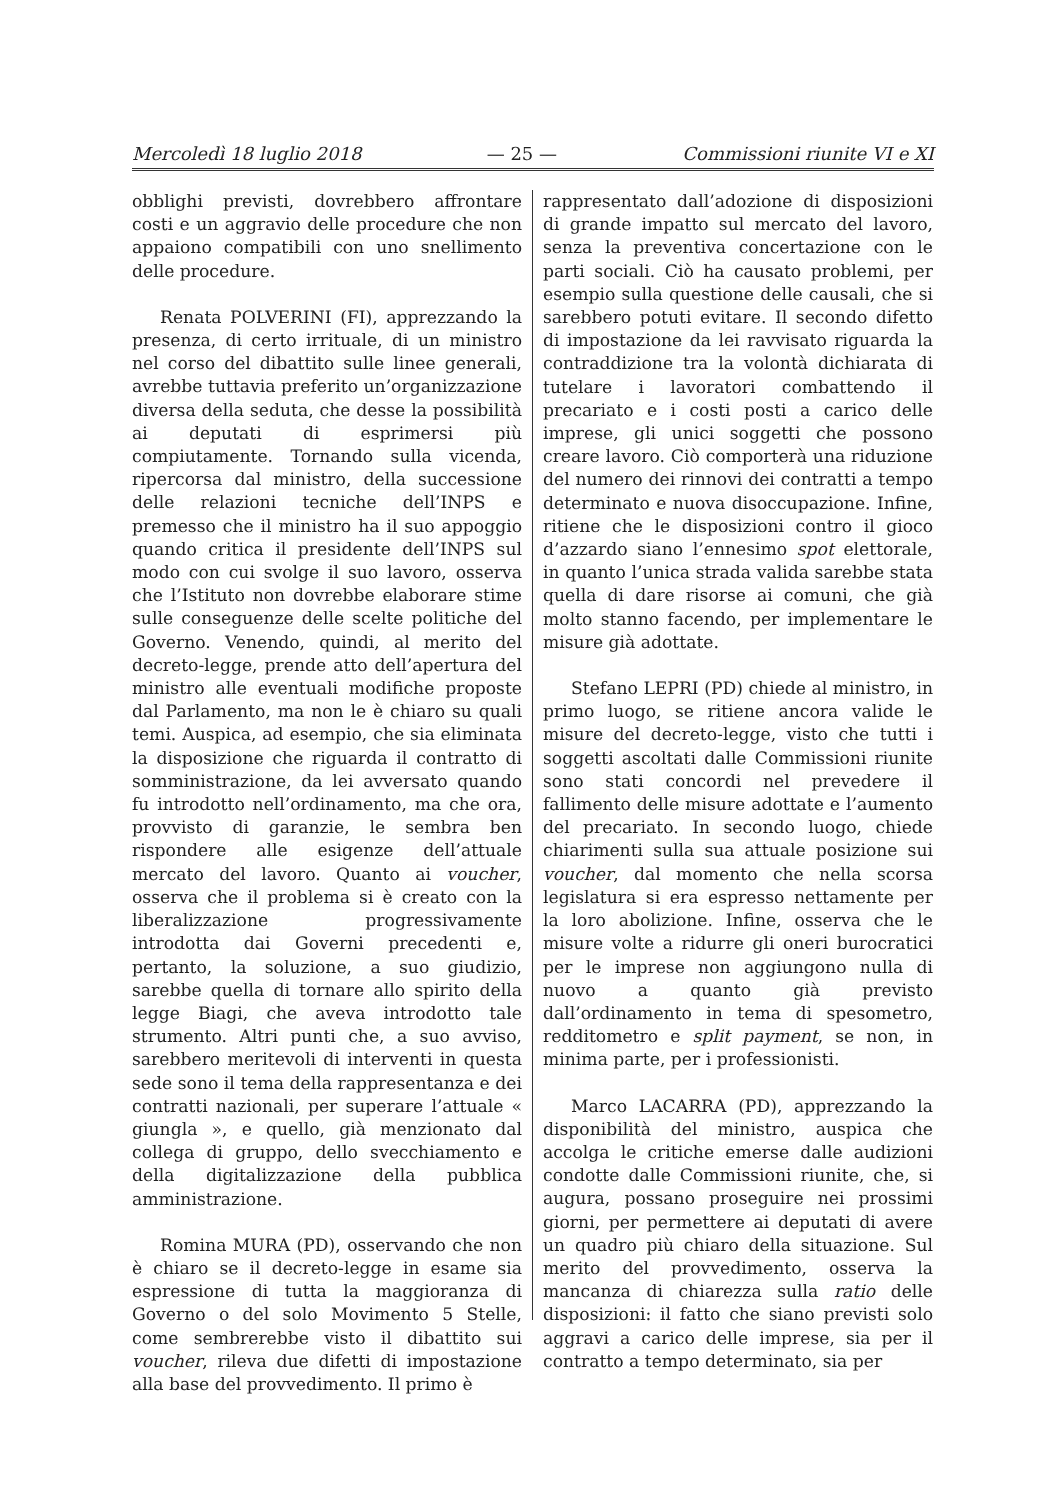Mercoledì 18 luglio 2018 — 25 — Commissioni riunite VI e XI
obblighi previsti, dovrebbero affrontare costi e un aggravio delle procedure che non appaiono compatibili con uno snellimento delle procedure.
Renata POLVERINI (FI), apprezzando la presenza, di certo irrituale, di un ministro nel corso del dibattito sulle linee generali, avrebbe tuttavia preferito un’organizzazione diversa della seduta, che desse la possibilità ai deputati di esprimersi più compiutamente. Tornando sulla vicenda, ripercorsa dal ministro, della successione delle relazioni tecniche dell’INPS e premesso che il ministro ha il suo appoggio quando critica il presidente dell’INPS sul modo con cui svolge il suo lavoro, osserva che l’Istituto non dovrebbe elaborare stime sulle conseguenze delle scelte politiche del Governo. Venendo, quindi, al merito del decreto-legge, prende atto dell’apertura del ministro alle eventuali modifiche proposte dal Parlamento, ma non le è chiaro su quali temi. Auspica, ad esempio, che sia eliminata la disposizione che riguarda il contratto di somministrazione, da lei avversato quando fu introdotto nell’ordinamento, ma che ora, provvisto di garanzie, le sembra ben rispondere alle esigenze dell’attuale mercato del lavoro. Quanto ai voucher, osserva che il problema si è creato con la liberalizzazione progressivamente introdotta dai Governi precedenti e, pertanto, la soluzione, a suo giudizio, sarebbe quella di tornare allo spirito della legge Biagi, che aveva introdotto tale strumento. Altri punti che, a suo avviso, sarebbero meritevoli di interventi in questa sede sono il tema della rappresentanza e dei contratti nazionali, per superare l’attuale « giungla », e quello, già menzionato dal collega di gruppo, dello svecchiamento e della digitalizzazione della pubblica amministrazione.
Romina MURA (PD), osservando che non è chiaro se il decreto-legge in esame sia espressione di tutta la maggioranza di Governo o del solo Movimento 5 Stelle, come sembrerebbe visto il dibattito sui voucher, rileva due difetti di impostazione alla base del provvedimento. Il primo è
rappresentato dall’adozione di disposizioni di grande impatto sul mercato del lavoro, senza la preventiva concertazione con le parti sociali. Ciò ha causato problemi, per esempio sulla questione delle causali, che si sarebbero potuti evitare. Il secondo difetto di impostazione da lei ravvisato riguarda la contraddizione tra la volontà dichiarata di tutelare i lavoratori combattendo il precariato e i costi posti a carico delle imprese, gli unici soggetti che possono creare lavoro. Ciò comporterà una riduzione del numero dei rinnovi dei contratti a tempo determinato e nuova disoccupazione. Infine, ritiene che le disposizioni contro il gioco d’azzardo siano l’ennesimo spot elettorale, in quanto l’unica strada valida sarebbe stata quella di dare risorse ai comuni, che già molto stanno facendo, per implementare le misure già adottate.
Stefano LEPRI (PD) chiede al ministro, in primo luogo, se ritiene ancora valide le misure del decreto-legge, visto che tutti i soggetti ascoltati dalle Commissioni riunite sono stati concordi nel prevedere il fallimento delle misure adottate e l’aumento del precariato. In secondo luogo, chiede chiarimenti sulla sua attuale posizione sui voucher, dal momento che nella scorsa legislatura si era espresso nettamente per la loro abolizione. Infine, osserva che le misure volte a ridurre gli oneri burocratici per le imprese non aggiungono nulla di nuovo a quanto già previsto dall’ordinamento in tema di spesometro, redditometro e split payment, se non, in minima parte, per i professionisti.
Marco LACARRA (PD), apprezzando la disponibilità del ministro, auspica che accolga le critiche emerse dalle audizioni condotte dalle Commissioni riunite, che, si augura, possano proseguire nei prossimi giorni, per permettere ai deputati di avere un quadro più chiaro della situazione. Sul merito del provvedimento, osserva la mancanza di chiarezza sulla ratio delle disposizioni: il fatto che siano previsti solo aggravi a carico delle imprese, sia per il contratto a tempo determinato, sia per